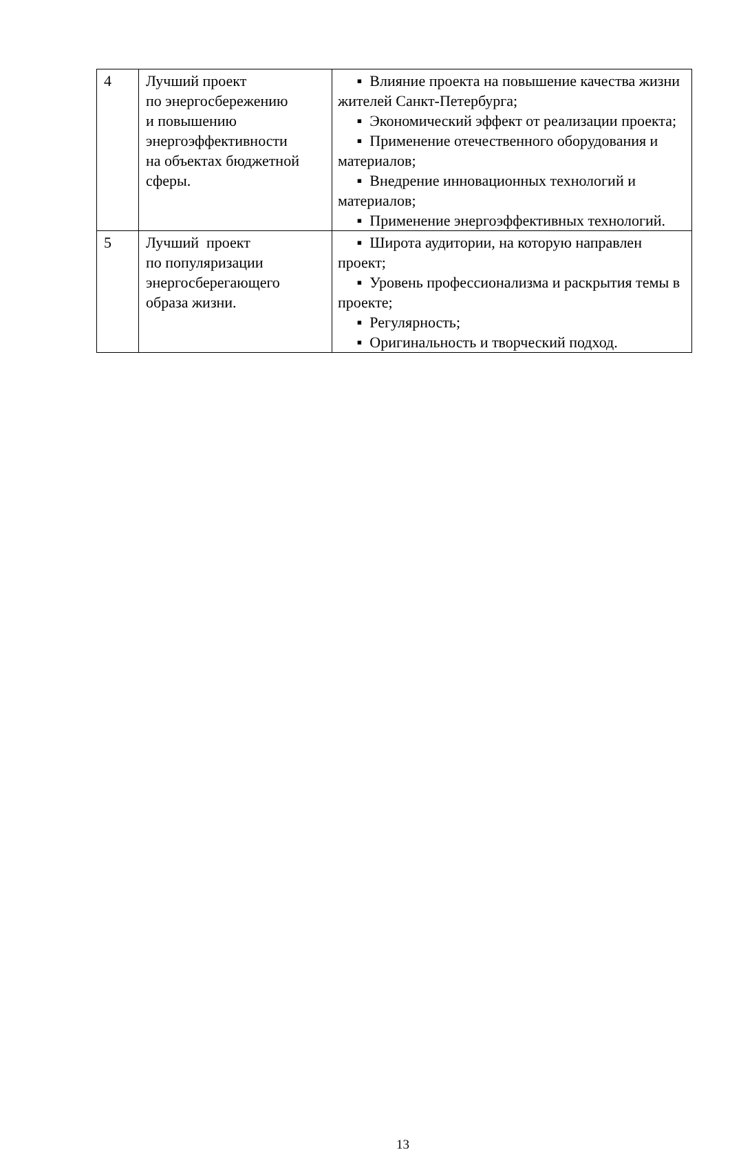| 4 | Лучший проект по энергосбережению и повышению энергоэффективности на объектах бюджетной сферы. | ▪ Влияние проекта на повышение качества жизни жителей Санкт-Петербурга; ▪ Экономический эффект от реализации проекта; ▪ Применение отечественного оборудования и материалов; ▪ Внедрение инновационных технологий и материалов; ▪ Применение энергоэффективных технологий. |
| 5 | Лучший проект по популяризации энергосберегающего образа жизни. | ▪ Широта аудитории, на которую направлен проект; ▪ Уровень профессионализма и раскрытия темы в проекте; ▪ Регулярность; ▪ Оригинальность и творческий подход. |
13